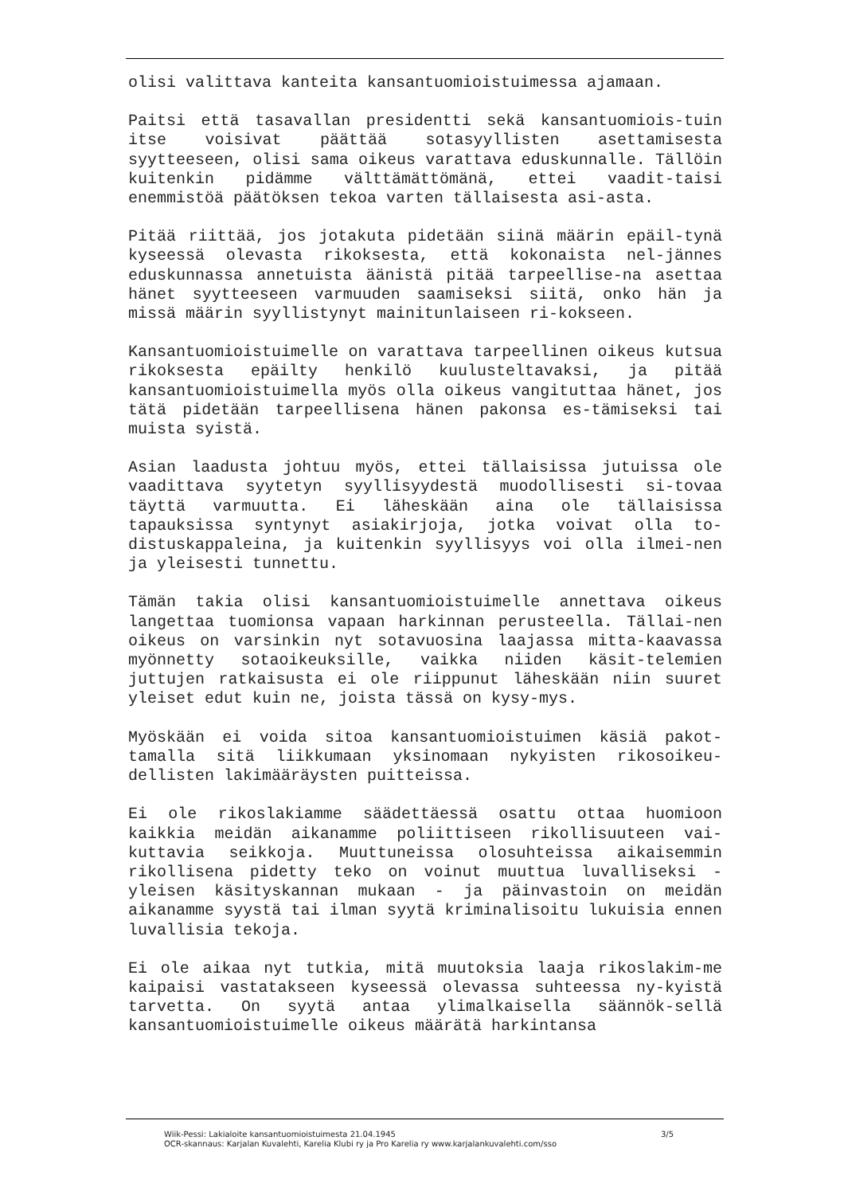olisi valittava kanteita kansantuomioistuimessa ajamaan.
Paitsi että tasavallan presidentti sekä kansantuomiois-tuin itse voisivat päättää sotasyyllisten asettamisesta syytteeseen, olisi sama oikeus varattava eduskunnalle. Tällöin kuitenkin pidämme välttämättömänä, ettei vaadit-taisi enemmistöä päätöksen tekoa varten tällaisesta asi-asta.
Pitää riittää, jos jotakuta pidetään siinä määrin epäil-tynä kyseessä olevasta rikoksesta, että kokonaista nel-jännes eduskunnassa annetuista äänistä pitää tarpeellise-na asettaa hänet syytteeseen varmuuden saamiseksi siitä, onko hän ja missä määrin syyllistynyt mainitunlaiseen ri-kokseen.
Kansantuomioistuimelle on varattava tarpeellinen oikeus kutsua rikoksesta epäilty henkilö kuulusteltavaksi, ja pitää kansantuomioistuimella myös olla oikeus vangituttaa hänet, jos tätä pidetään tarpeellisena hänen pakonsa es-tämiseksi tai muista syistä.
Asian laadusta johtuu myös, ettei tällaisissa jutuissa ole vaadittava syytetyn syyllisyydestä muodollisesti si-tovaa täyttä varmuutta. Ei läheskään aina ole tällaisissa tapauksissa syntynyt asiakirjoja, jotka voivat olla to-distuskappaleina, ja kuitenkin syyllisyys voi olla ilmei-nen ja yleisesti tunnettu.
Tämän takia olisi kansantuomioistuimelle annettava oikeus langettaa tuomionsa vapaan harkinnan perusteella. Tällai-nen oikeus on varsinkin nyt sotavuosina laajassa mitta-kaavassa myönnetty sotaoikeuksille, vaikka niiden käsit-telemien juttujen ratkaisusta ei ole riippunut läheskään niin suuret yleiset edut kuin ne, joista tässä on kysy-mys.
Myöskään ei voida sitoa kansantuomioistuimen käsiä pakot-tamalla sitä liikkumaan yksinomaan nykyisten rikosoikeu-dellisten lakimääräysten puitteissa.
Ei ole rikoslakiamme säädettäessä osattu ottaa huomioon kaikkia meidän aikanamme poliittiseen rikollisuuteen vai-kuttavia seikkoja. Muuttuneissa olosuhteissa aikaisemmin rikollisena pidetty teko on voinut muuttua luvalliseksi - yleisen käsityskannan mukaan - ja päinvastoin on meidän aikanamme syystä tai ilman syytä kriminalisoitu lukuisia ennen luvallisia tekoja.
Ei ole aikaa nyt tutkia, mitä muutoksia laaja rikoslakim-me kaipaisi vastatakseen kyseessä olevassa suhteessa ny-kyistä tarvetta. On syytä antaa ylimalkaisella säännök-sellä kansantuomioistuimelle oikeus määrätä harkintansa
3/5 Wiik-Pessi: Lakialoite kansantuomioistuimesta 21.04.1945
OCR-skannaus: Karjalan Kuvalehti, Karelia Klubi ry ja Pro Karelia ry www.karjalankuvalehti.com/sso